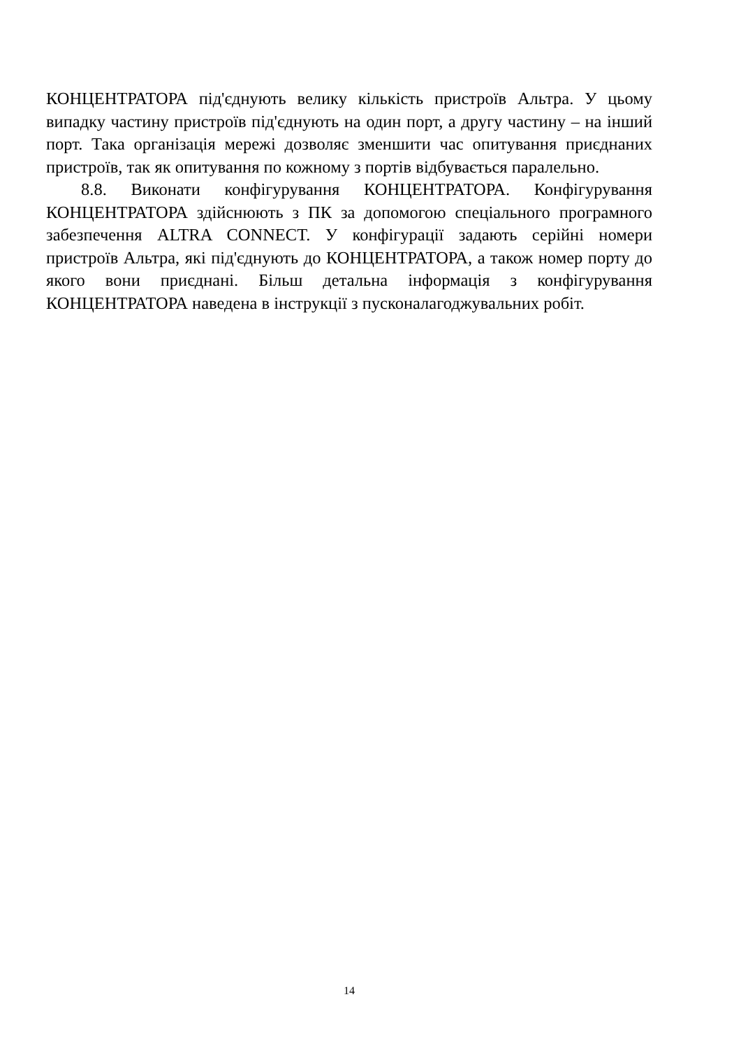КОНЦЕНТРАТОРА під'єднують велику кількість пристроїв Альтра. У цьому випадку частину пристроїв під'єднують на один порт, а другу частину – на інший порт. Така організація мережі дозволяє зменшити час опитування приєднаних пристроїв, так як опитування по кожному з портів відбувається паралельно.
8.8. Виконати конфігурування КОНЦЕНТРАТОРА. Конфігурування КОНЦЕНТРАТОРА здійснюють з ПК за допомогою спеціального програмного забезпечення ALTRA CONNECT. У конфігурації задають серійні номери пристроїв Альтра, які під'єднують до КОНЦЕНТРАТОРА, а також номер порту до якого вони приєднані. Більш детальна інформація з конфігурування КОНЦЕНТРАТОРА наведена в інструкції з пусконалагоджувальних робіт.
14